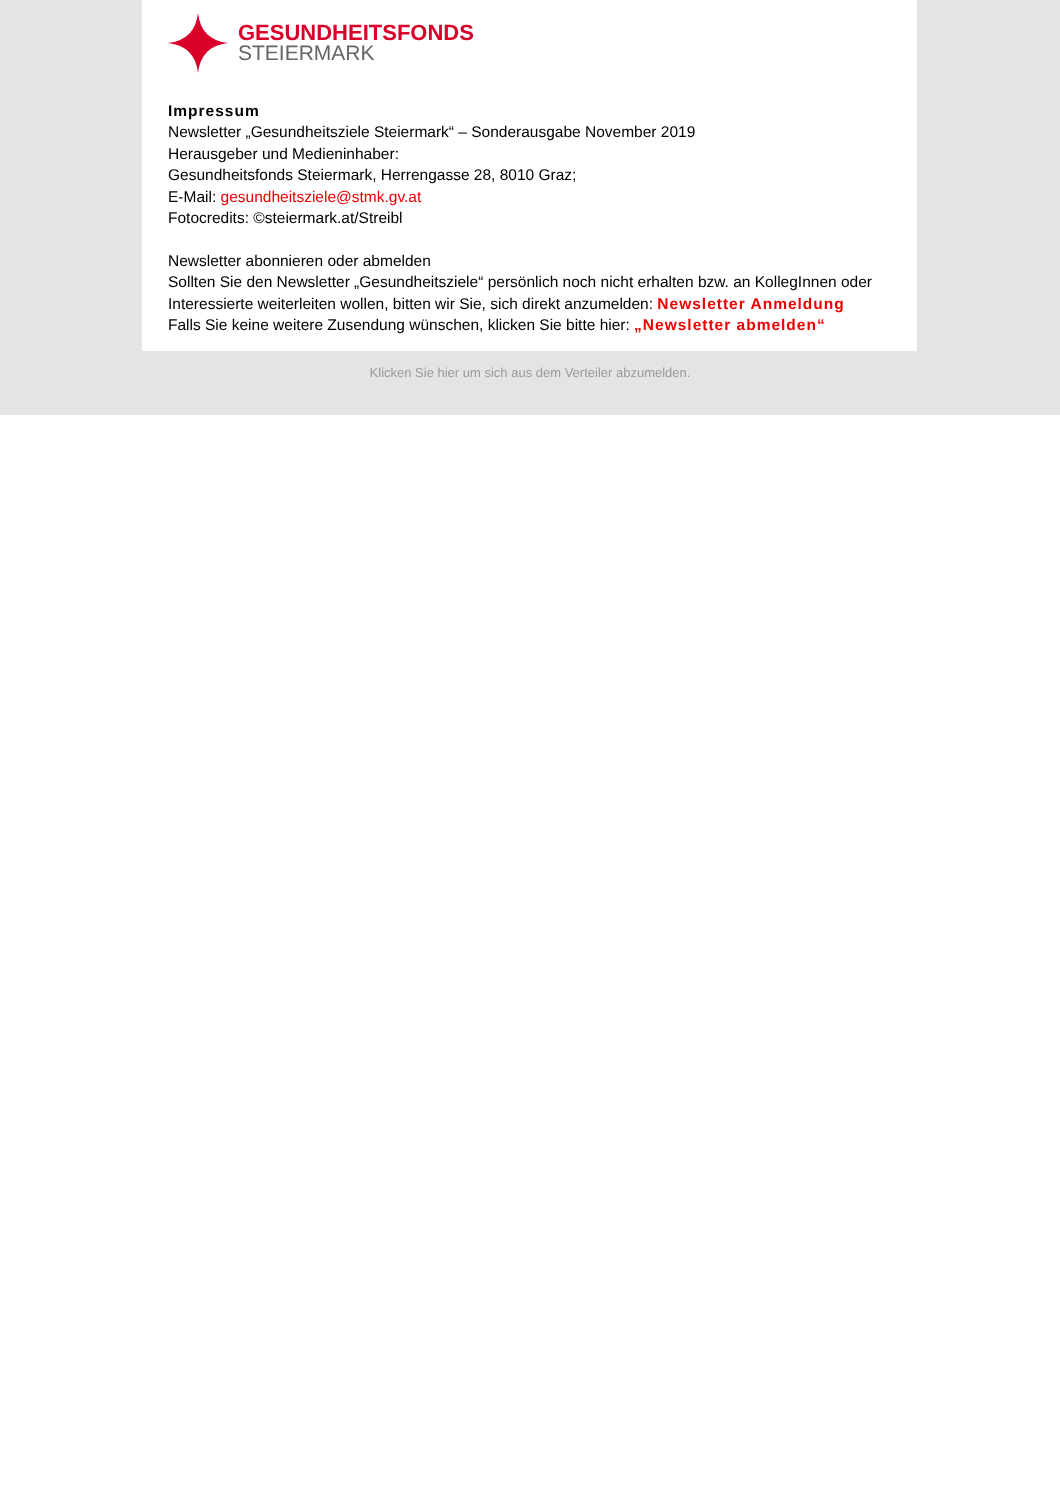GESUNDHEITSFONDS
STEIERMARK
Impressum
Newsletter „Gesundheitsziele Steiermark“ – Sonderausgabe November 2019
Herausgeber und Medieninhaber:
Gesundheitsfonds Steiermark, Herrengasse 28, 8010 Graz;
E-Mail: gesundheitsziele@stmk.gv.at
Fotocredits: ©steiermark.at/Streibl
Newsletter abonnieren oder abmelden
Sollten Sie den Newsletter „Gesundheitsziele“ persönlich noch nicht erhalten bzw. an KollegInnen oder Interessierte weiterleiten wollen, bitten wir Sie, sich direkt anzumelden: Newsletter Anmeldung
Falls Sie keine weitere Zusendung wünschen, klicken Sie bitte hier: „Newsletter abmelden“
Klicken Sie hier um sich aus dem Verteiler abzumelden.